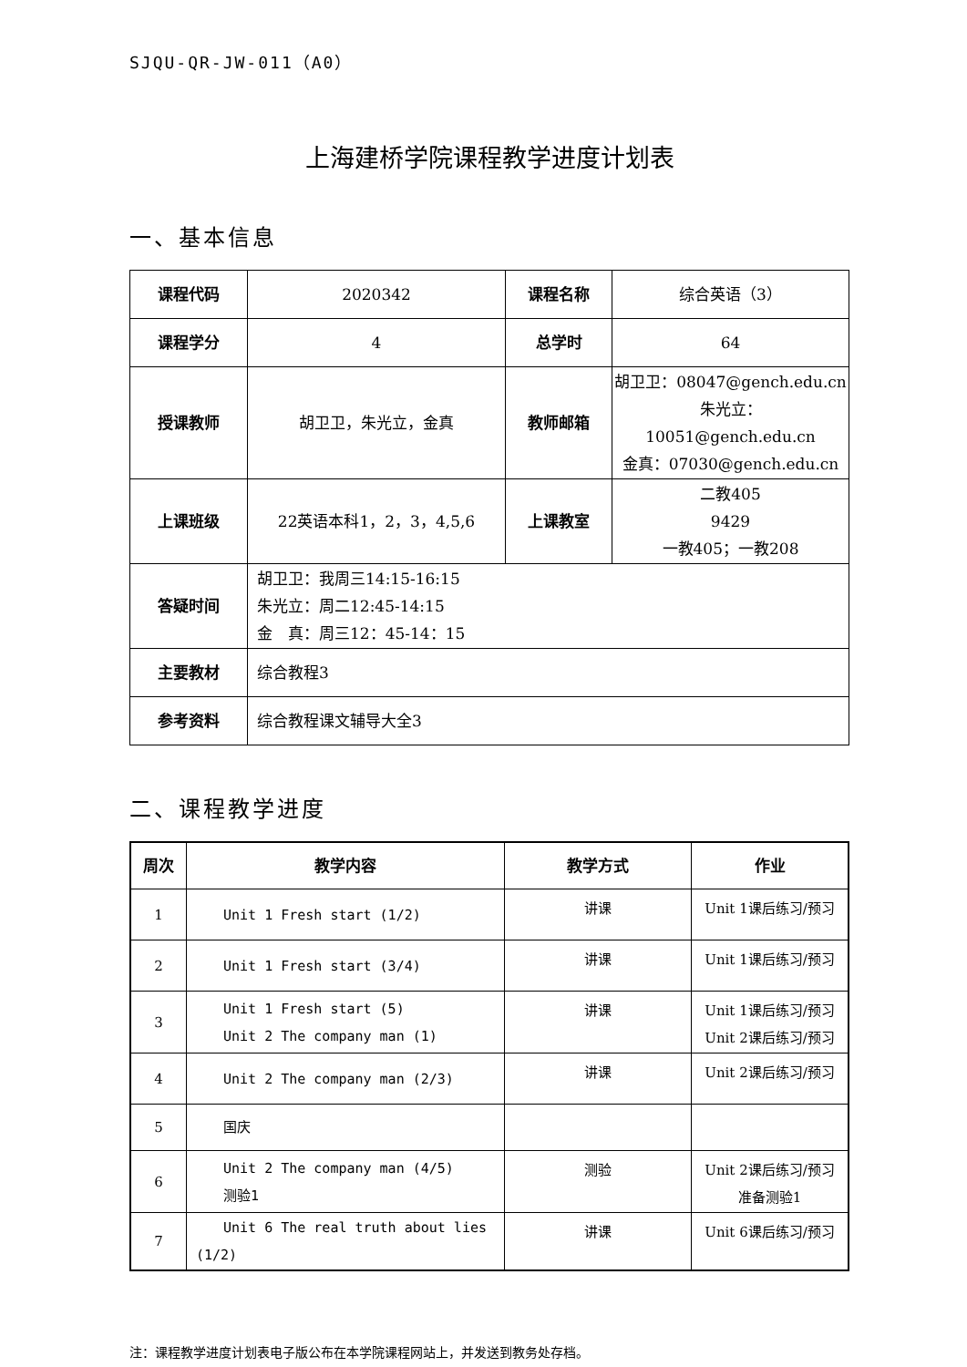SJQU-QR-JW-011（A0）
上海建桥学院课程教学进度计划表
一、基本信息
| 课程代码 | 2020342 | 课程名称 | 综合英语（3） |
| 课程学分 | 4 | 总学时 | 64 |
| 授课教师 | 胡卫卫，朱光立，金真 | 教师邮箱 | 胡卫卫：08047@gench.edu.cn 朱光立： 10051@gench.edu.cn 金真：07030@gench.edu.cn |
| 上课班级 | 22英语本科1，2，3，4,5,6 | 上课教室 | 二教405 9429 一教405；一教208 |
| 答疑时间 | 胡卫卫：我周三14:15-16:15 朱光立：周二12:45-14:15 金 真：周三12：45-14：15 | | |
| 主要教材 | 综合教程3 | | |
| 参考资料 | 综合教程课文辅导大全3 | | |
二、课程教学进度
| 周次 | 教学内容 | 教学方式 | 作业 |
| --- | --- | --- | --- |
| 1 | Unit 1 Fresh start (1/2) | 讲课 | Unit 1课后练习/预习 |
| 2 | Unit 1 Fresh start (3/4) | 讲课 | Unit 1课后练习/预习 |
| 3 | Unit 1 Fresh start (5) Unit 2 The company man (1) | 讲课 | Unit 1课后练习/预习 Unit 2课后练习/预习 |
| 4 | Unit 2 The company man (2/3) | 讲课 | Unit 2课后练习/预习 |
| 5 | 国庆 | | |
| 6 | Unit 2 The company man (4/5) 测验1 | 测验 | Unit 2课后练习/预习 准备测验1 |
| 7 | Unit 6 The real truth about lies (1/2) | 讲课 | Unit 6课后练习/预习 |
注：课程教学进度计划表电子版公布在本学院课程网站上，并发送到教务处存档。